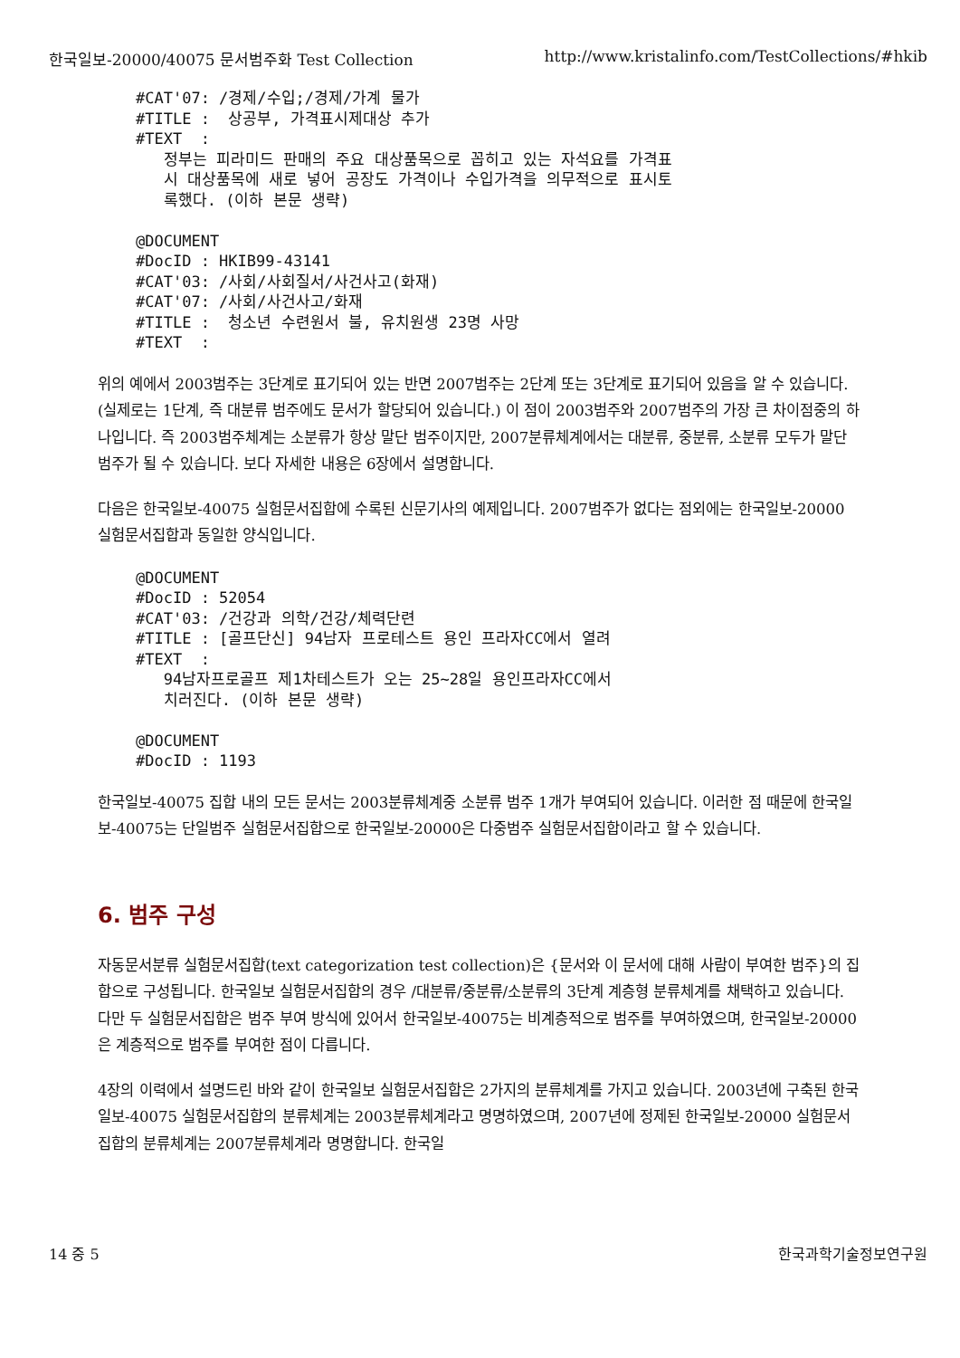한국일보-20000/40075 문서범주화 Test Collection http://www.kristalinfo.com/TestCollections/#hkib
#CAT'07: /경제/수입;/경제/가계 물가
#TITLE :  상공부, 가격표시제대상 추가
#TEXT  :
   정부는 피라미드 판매의 주요 대상품목으로 꼽히고 있는 자석요를 가격표
   시 대상품목에 새로 넣어 공장도 가격이나 수입가격을 의무적으로 표시토
   록했다. (이하 본문 생략)

@DOCUMENT
#DocID : HKIB99-43141
#CAT'03: /사회/사회질서/사건사고(화재)
#CAT'07: /사회/사건사고/화재
#TITLE :  청소년 수련원서 불, 유치원생 23명 사망
#TEXT  :
위의 예에서 2003범주는 3단계로 표기되어 있는 반면 2007범주는 2단계 또는 3단계로 표기되어 있음을 알 수 있습니다. (실제로는 1단계, 즉 대분류 범주에도 문서가 할당되어 있습니다.) 이 점이 2003범주와 2007범주의 가장 큰 차이점중의 하나입니다. 즉 2003범주체계는 소분류가 항상 말단 범주이지만, 2007분류체계에서는 대분류, 중분류, 소분류 모두가 말단 범주가 될 수 있습니다. 보다 자세한 내용은 6장에서 설명합니다.
다음은 한국일보-40075 실험문서집합에 수록된 신문기사의 예제입니다. 2007범주가 없다는 점외에는 한국일보-20000 실험문서집합과 동일한 양식입니다.
@DOCUMENT
#DocID : 52054
#CAT'03: /건강과 의학/건강/체력단련
#TITLE : [골프단신] 94남자 프로테스트 용인 프라자CC에서 열려
#TEXT  :
   94남자프로골프 제1차테스트가 오는 25~28일 용인프라자CC에서
   치러진다. (이하 본문 생략)

@DOCUMENT
#DocID : 1193
한국일보-40075 집합 내의 모든 문서는 2003분류체계중 소분류 범주 1개가 부여되어 있습니다. 이러한 점 때문에 한국일보-40075는 단일범주 실험문서집합으로 한국일보-20000은 다중범주 실험문서집합이라고 할 수 있습니다.
6. 범주 구성
자동문서분류 실험문서집합(text categorization test collection)은 {문서와 이 문서에 대해 사람이 부여한 범주}의 집합으로 구성됩니다. 한국일보 실험문서집합의 경우 /대분류/중분류/소분류의 3단계 계층형 분류체계를 채택하고 있습니다. 다만 두 실험문서집합은 범주 부여 방식에 있어서 한국일보-40075는 비계층적으로 범주를 부여하였으며, 한국일보-20000은 계층적으로 범주를 부여한 점이 다릅니다.
4장의 이력에서 설명드린 바와 같이 한국일보 실험문서집합은 2가지의 분류체계를 가지고 있습니다. 2003년에 구축된 한국일보-40075 실험문서집합의 분류체계는 2003분류체계라고 명명하였으며, 2007년에 정제된 한국일보-20000 실험문서집합의 분류체계는 2007분류체계라 명명합니다. 한국일
14 중 5 한국과학기술정보연구원